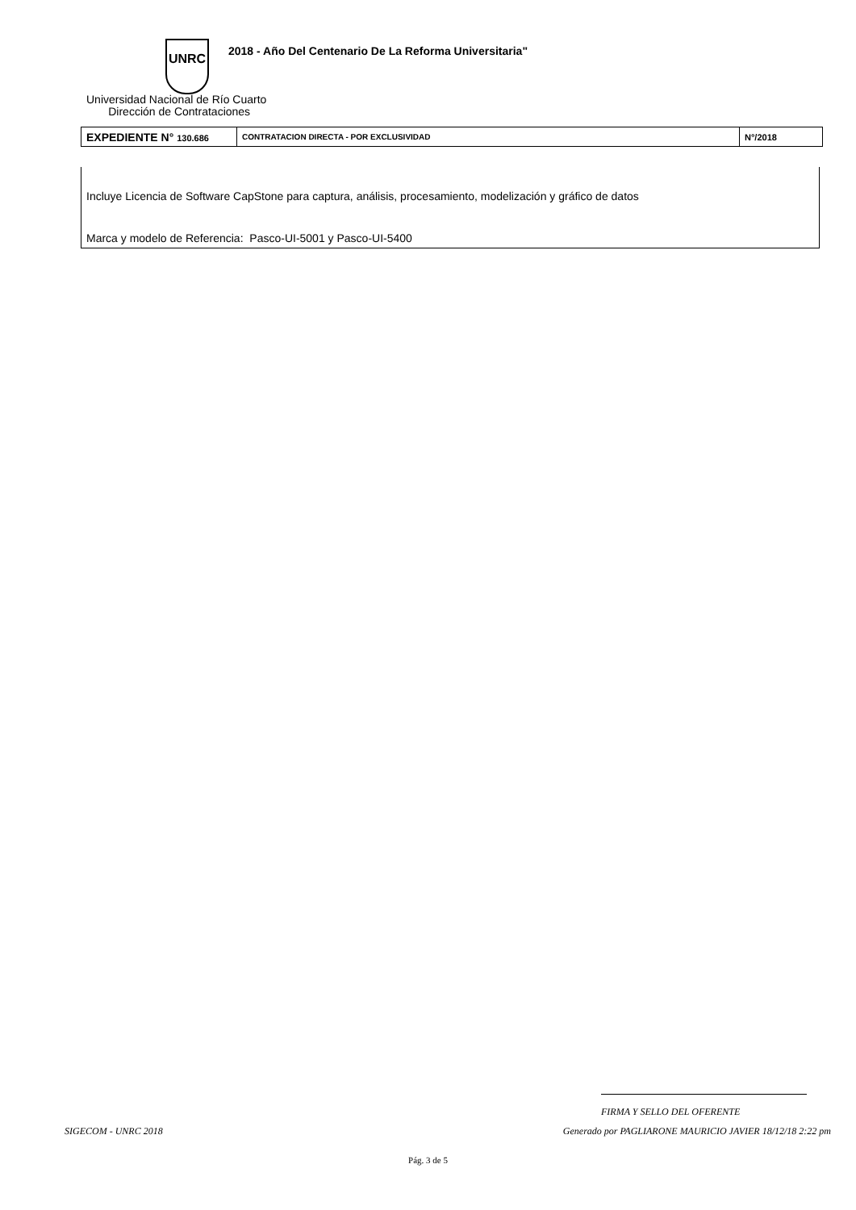UNRC
2018 - Año Del Centenario De La Reforma Universitaria"
Universidad Nacional de Río Cuarto
Dirección de Contrataciones
| EXPEDIENTE N° 130.686 | CONTRATACION DIRECTA - POR EXCLUSIVIDAD | N°/2018 |
Incluye Licencia de Software CapStone para captura, análisis, procesamiento, modelización y gráfico de datos
Marca y modelo de Referencia: Pasco-UI-5001 y Pasco-UI-5400
FIRMA Y SELLO DEL OFERENTE
SIGECOM - UNRC 2018 Generado por PAGLIARONE MAURICIO JAVIER 18/12/18 2:22 pm
Pág. 3 de 5